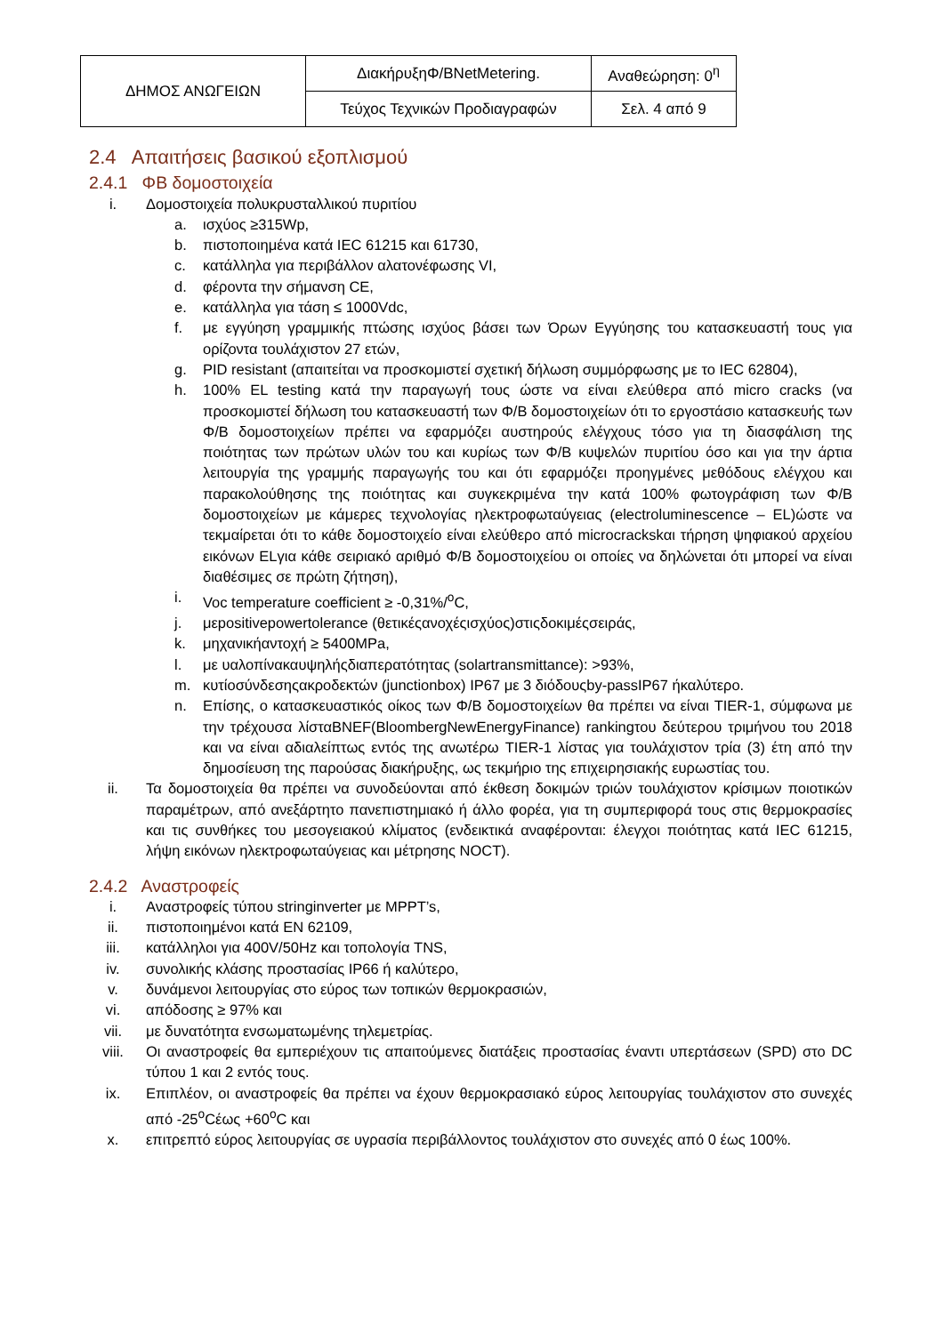| ΔΗΜΟΣ ΑΝΩΓΕΙΩΝ | ΔιακήρυξηΦ/BNetMetering. | Αναθεώρηση: 0<sup>η</sup> |
| | Τεύχος Τεχνικών Προδιαγραφών | Σελ. 4 από 9 |
2.4 Απαιτήσεις βασικού εξοπλισμού
2.4.1 ΦΒ δομοστοιχεία
i. Δομοστοιχεία πολυκρυσταλλικού πυριτίου
a. ισχύος ≥315Wp,
b. πιστοποιημένα κατά IEC 61215 και 61730,
c. κατάλληλα για περιβάλλον αλατονέφωσης VI,
d. φέροντα την σήμανση CE,
e. κατάλληλα για τάση ≤ 1000Vdc,
f. με εγγύηση γραμμικής πτώσης ισχύος βάσει των Όρων Εγγύησης του κατασκευαστή τους για ορίζοντα τουλάχιστον 27 ετών,
g. PID resistant (απαιτείται να προσκομιστεί σχετική δήλωση συμμόρφωσης με το IEC 62804),
h. 100% EL testing κατά την παραγωγή τους ώστε να είναι ελεύθερα από micro cracks (να προσκομιστεί δήλωση του κατασκευαστή των Φ/Β δομοστοιχείων ότι το εργοστάσιο κατασκευής των Φ/Β δομοστοιχείων πρέπει να εφαρμόζει αυστηρούς ελέγχους τόσο για τη διασφάλιση της ποιότητας των πρώτων υλών του και κυρίως των Φ/Β κυψελών πυριτίου όσο και για την άρτια λειτουργία της γραμμής παραγωγής του και ότι εφαρμόζει προηγμένες μεθόδους ελέγχου και παρακολούθησης της ποιότητας και συγκεκριμένα την κατά 100% φωτογράφιση των Φ/Β δομοστοιχείων με κάμερες τεχνολογίας ηλεκτροφωταύγειας (electroluminescence – EL)ώστε να τεκμαίρεται ότι το κάθε δομοστοιχείο είναι ελεύθερο από microcrackskαι τήρηση ψηφιακού αρχείου εικόνων ELγια κάθε σειριακό αριθμό Φ/Β δομοστοιχείου οι οποίες να δηλώνεται ότι μπορεί να είναι διαθέσιμες σε πρώτη ζήτηση),
i. Voc temperature coefficient ≥ -0,31%/<sup>o</sup>C,
j. μεpositivepowertolerance (θετικέςανοχέςισχύος)στιςδοκιμέςσειράς,
k. μηχανικήαντοχή ≥ 5400MPa,
l. με υαλοπίνακαυψηλήςδιαπερατότητας (solartransmittance): >93%,
m. κυτίοσύνδεσηςακροδεκτών (junctionbox) IP67 με 3 διόδουςby-passIP67 ήκαλύτερο.
n. Επίσης, ο κατασκευαστικός οίκος των Φ/Β δομοστοιχείων θα πρέπει να είναι TIER-1, σύμφωνα με την τρέχουσα λίσταBNEF(BloombergNewEnergyFinance) rankingτου δεύτερου τριμήνου του 2018 και να είναι αδιαλείπτως εντός της ανωτέρω TIER-1 λίστας για τουλάχιστον τρία (3) έτη από την δημοσίευση της παρούσας διακήρυξης, ως τεκμήριο της επιχειρησιακής ευρωστίας του.
ii. Τα δομοστοιχεία θα πρέπει να συνοδεύονται από έκθεση δοκιμών τριών τουλάχιστον κρίσιμων ποιοτικών παραμέτρων, από ανεξάρτητο πανεπιστημιακό ή άλλο φορέα, για τη συμπεριφορά τους στις θερμοκρασίες και τις συνθήκες του μεσογειακού κλίματος (ενδεικτικά αναφέρονται: έλεγχοι ποιότητας κατά IEC 61215, λήψη εικόνων ηλεκτροφωταύγειας και μέτρησης NOCT).
2.4.2 Αναστροφείς
i. Αναστροφείς τύπου stringinverter με MPPT’s,
ii. πιστοποιημένοι κατά EN 62109,
iii. κατάλληλοι για 400V/50Hz και τοπολογία TNS,
iv. συνολικής κλάσης προστασίας IP66 ή καλύτερο,
v. δυνάμενοι λειτουργίας στο εύρος των τοπικών θερμοκρασιών,
vi. απόδοσης ≥ 97% και
vii. με δυνατότητα ενσωματωμένης τηλεμετρίας.
viii. Οι αναστροφείς θα εμπεριέχουν τις απαιτούμενες διατάξεις προστασίας έναντι υπερτάσεων (SPD) στο DC τύπου 1 και 2 εντός τους.
ix. Επιπλέον, οι αναστροφείς θα πρέπει να έχουν θερμοκρασιακό εύρος λειτουργίας τουλάχιστον στο συνεχές από -25<sup>o</sup>Cέως +60<sup>o</sup>C και
x. επιτρεπτό εύρος λειτουργίας σε υγρασία περιβάλλοντος τουλάχιστον στο συνεχές από 0 έως 100%.